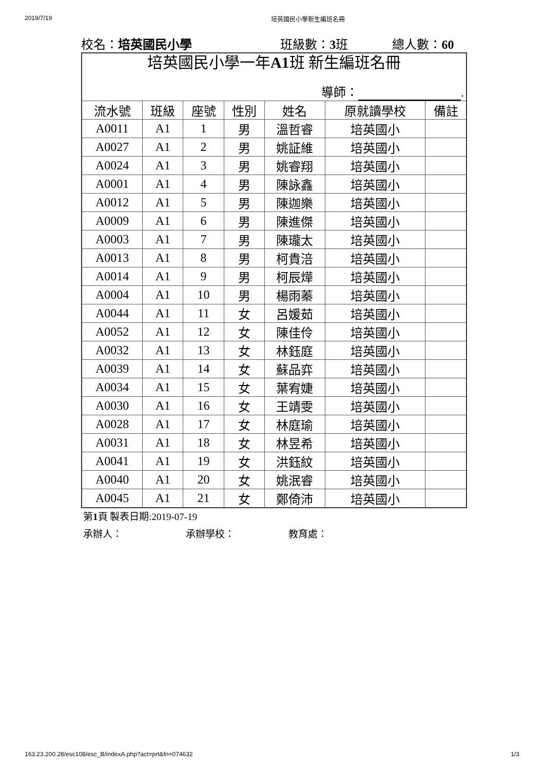2019/7/19 培英國民小學新生編班名冊
校名：培英國民小學 班級數：3班 總人數：60
| 培英國民小學一年 A1 班 新生編班名冊 | | | | | | |
| 導師： . | | | | | | |
| 流水號 | 班級 | 座號 | 性別 | 姓名 | 原就讀學校 | 備註 |
| A0011 | A1 | 1 | 男 | 溫哲睿 | 培英國小 | |
| A0027 | A1 | 2 | 男 | 姚証維 | 培英國小 | |
| A0024 | A1 | 3 | 男 | 姚睿翔 | 培英國小 | |
| A0001 | A1 | 4 | 男 | 陳詠鑫 | 培英國小 | |
| A0012 | A1 | 5 | 男 | 陳迦樂 | 培英國小 | |
| A0009 | A1 | 6 | 男 | 陳進傑 | 培英國小 | |
| A0003 | A1 | 7 | 男 | 陳瓏太 | 培英國小 | |
| A0013 | A1 | 8 | 男 | 柯貴涪 | 培英國小 | |
| A0014 | A1 | 9 | 男 | 柯辰燁 | 培英國小 | |
| A0004 | A1 | 10 | 男 | 楊雨蓁 | 培英國小 | |
| A0044 | A1 | 11 | 女 | 呂媛茹 | 培英國小 | |
| A0052 | A1 | 12 | 女 | 陳佳伶 | 培英國小 | |
| A0032 | A1 | 13 | 女 | 林鈺庭 | 培英國小 | |
| A0039 | A1 | 14 | 女 | 蘇品弈 | 培英國小 | |
| A0034 | A1 | 15 | 女 | 葉宥婕 | 培英國小 | |
| A0030 | A1 | 16 | 女 | 王靖雯 | 培英國小 | |
| A0028 | A1 | 17 | 女 | 林庭瑜 | 培英國小 | |
| A0031 | A1 | 18 | 女 | 林昱希 | 培英國小 | |
| A0041 | A1 | 19 | 女 | 洪鈺紋 | 培英國小 | |
| A0040 | A1 | 20 | 女 | 姚泯睿 | 培英國小 | |
| A0045 | A1 | 21 | 女 | 鄭倚沛 | 培英國小 | |
第1頁 製表日期:2019-07-19
承辦人： 承辦學校： 教育處：
163.23.200.28/esc108/esc_B/indexA.php?act=prt&fn=074632 1/3